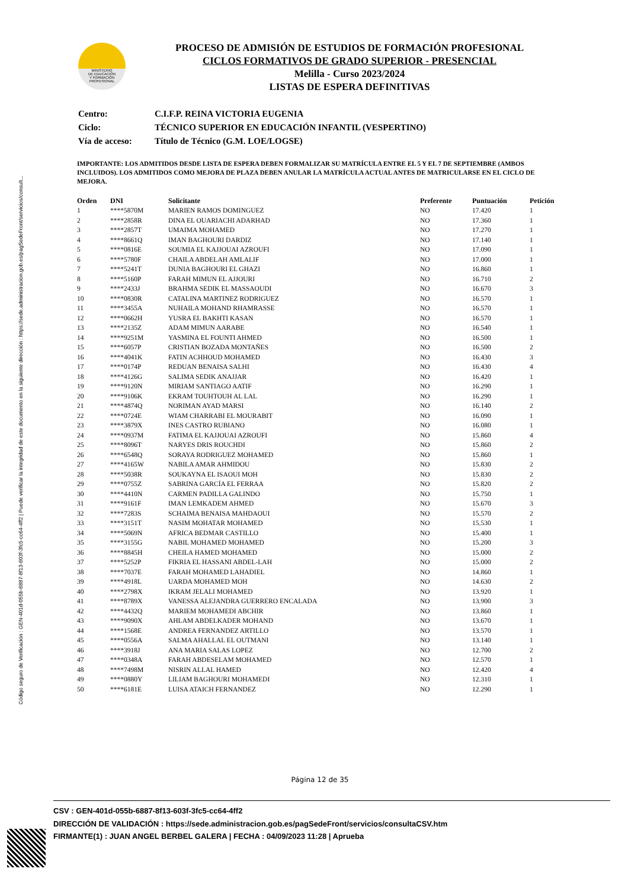Código seguro de Verificación : GEN-401d-055b-6887-8f13-603f-3fc5-cc64-4ff2 | Puede verificar la integridad de este documento en la siguiente dirección : https://sede.administracion.gob.es/pagSedeFront/servicios/consult...
MINISTERIO
DE EDUCACIÓN
Y FORMACIÓN
PROFESIONAL
PROCESO DE ADMISIÓN DE ESTUDIOS DE FORMACIÓN PROFESIONAL
CICLOS FORMATIVOS DE GRADO SUPERIOR - PRESENCIAL
Melilla - Curso 2023/2024
LISTAS DE ESPERA DEFINITIVAS
| Centro: | C.I.F.P. REINA VICTORIA EUGENIA |
| Ciclo: | TÉCNICO SUPERIOR EN EDUCACIÓN INFANTIL (VESPERTINO) |
| Vía de acceso: | Título de Técnico (G.M. LOE/LOGSE) |
IMPORTANTE: LOS ADMITIDOS DESDE LISTA DE ESPERA DEBEN FORMALIZAR SU MATRÍCULA ENTRE EL 5 Y EL 7 DE SEPTIEMBRE (AMBOS INCLUIDOS). LOS ADMITIDOS COMO MEJORA DE PLAZA DEBEN ANULAR LA MATRÍCULA ACTUAL ANTES DE MATRICULARSE EN EL CICLO DE MEJORA.
| Orden | DNI | Solicitante | Preferente | Puntuación | Petición |
| --- | --- | --- | --- | --- | --- |
| 1 | ****5870M | MARIEN RAMOS DOMINGUEZ | NO | 17.420 | 1 |
| 2 | ****2858R | DINA EL OUARIACHI ADARHAD | NO | 17.360 | 1 |
| 3 | ****2857T | UMAIMA MOHAMED | NO | 17.270 | 1 |
| 4 | ****8661Q | IMAN BAGHOURI DARDIZ | NO | 17.140 | 1 |
| 5 | ****0816E | SOUMIA EL KAJJOUAI AZROUFI | NO | 17.090 | 1 |
| 6 | ****5780F | CHAILA ABDELAH AMLALIF | NO | 17.000 | 1 |
| 7 | ****5241T | DUNIA BAGHOURI EL GHAZI | NO | 16.860 | 1 |
| 8 | ****5160P | FARAH MIMUN EL AJJOURI | NO | 16.710 | 2 |
| 9 | ****2433J | BRAHMA SEDIK EL MASSAOUDI | NO | 16.670 | 3 |
| 10 | ****0830R | CATALINA MARTINEZ RODRIGUEZ | NO | 16.570 | 1 |
| 11 | ****3455A | NUHAILA MOHAND RHAMRASSE | NO | 16.570 | 1 |
| 12 | ****0662H | YUSRA EL BAKHTI KASAN | NO | 16.570 | 1 |
| 13 | ****2135Z | ADAM MIMUN AARABE | NO | 16.540 | 1 |
| 14 | ****9251M | YASMINA EL FOUNTI AHMED | NO | 16.500 | 1 |
| 15 | ****6057P | CRISTIAN BOZADA MONTAÑES | NO | 16.500 | 2 |
| 16 | ****4041K | FATIN ACHHOUD MOHAMED | NO | 16.430 | 3 |
| 17 | ****0174P | REDUAN BENAISA SALHI | NO | 16.430 | 4 |
| 18 | ****4126G | SALIMA SEDIK ANAJJAR | NO | 16.420 | 1 |
| 19 | ****9120N | MIRIAM SANTIAGO AATIF | NO | 16.290 | 1 |
| 20 | ****9106K | EKRAM TOUHTOUH AL LAL | NO | 16.290 | 1 |
| 21 | ****4874Q | NORIMAN AYAD MARSI | NO | 16.140 | 2 |
| 22 | ****0724E | WIAM CHARRABI EL MOURABIT | NO | 16.090 | 1 |
| 23 | ****3879X | INES CASTRO RUBIANO | NO | 16.080 | 1 |
| 24 | ****0937M | FATIMA EL KAJJOUAI AZROUFI | NO | 15.860 | 4 |
| 25 | ****8096T | NARYES DRIS ROUCHDI | NO | 15.860 | 2 |
| 26 | ****6548Q | SORAYA RODRIGUEZ MOHAMED | NO | 15.860 | 1 |
| 27 | ****4165W | NABILA AMAR AHMIDOU | NO | 15.830 | 2 |
| 28 | ****5038R | SOUKAYNA EL ISAOUI MOH | NO | 15.830 | 2 |
| 29 | ****0755Z | SABRINA GARCÍA EL FERRAA | NO | 15.820 | 2 |
| 30 | ****4410N | CARMEN PADILLA GALINDO | NO | 15.750 | 1 |
| 31 | ****9161F | IMAN LEMKADEM AHMED | NO | 15.670 | 3 |
| 32 | ****7283S | SCHAIMA BENAISA MAHDAOUI | NO | 15.570 | 2 |
| 33 | ****3151T | NASIM MOHATAR MOHAMED | NO | 15.530 | 1 |
| 34 | ****5069N | AFRICA BEDMAR CASTILLO | NO | 15.400 | 1 |
| 35 | ****3155G | NABIL MOHAMED MOHAMED | NO | 15.200 | 3 |
| 36 | ****8845H | CHEILA HAMED MOHAMED | NO | 15.000 | 2 |
| 37 | ****5252P | FIKRIA EL HASSANI ABDEL-LAH | NO | 15.000 | 2 |
| 38 | ****7037E | FARAH MOHAMED LAHADIEL | NO | 14.860 | 1 |
| 39 | ****4918L | UARDA MOHAMED MOH | NO | 14.630 | 2 |
| 40 | ****2798X | IKRAM JELALI MOHAMED | NO | 13.920 | 1 |
| 41 | ****8789X | VANESSA ALEJANDRA GUERRERO ENCALADA | NO | 13.900 | 3 |
| 42 | ****4432Q | MARIEM MOHAMEDI ABCHIR | NO | 13.860 | 1 |
| 43 | ****9090X | AHLAM ABDELKADER MOHAND | NO | 13.670 | 1 |
| 44 | ****1568E | ANDREA FERNANDEZ ARTILLO | NO | 13.570 | 1 |
| 45 | ****0556A | SALMA AHALLAL EL OUTMANI | NO | 13.140 | 1 |
| 46 | ****3918J | ANA MARIA SALAS LOPEZ | NO | 12.700 | 2 |
| 47 | ****0348A | FARAH ABDESELAM MOHAMED | NO | 12.570 | 1 |
| 48 | ****7498M | NISRIN ALLAL HAMED | NO | 12.420 | 4 |
| 49 | ****0880Y | LILIAM BAGHOURI MOHAMEDI | NO | 12.310 | 1 |
| 50 | ****6181E | LUISA ATAICH FERNANDEZ | NO | 12.290 | 1 |
Página 12 de 35
CSV : GEN-401d-055b-6887-8f13-603f-3fc5-cc64-4ff2
DIRECCIÓN DE VALIDACIÓN : https://sede.administracion.gob.es/pagSedeFront/servicios/consultaCSV.htm
FIRMANTE(1) : JUAN ANGEL BERBEL GALERA | FECHA : 04/09/2023 11:28 | Aprueba